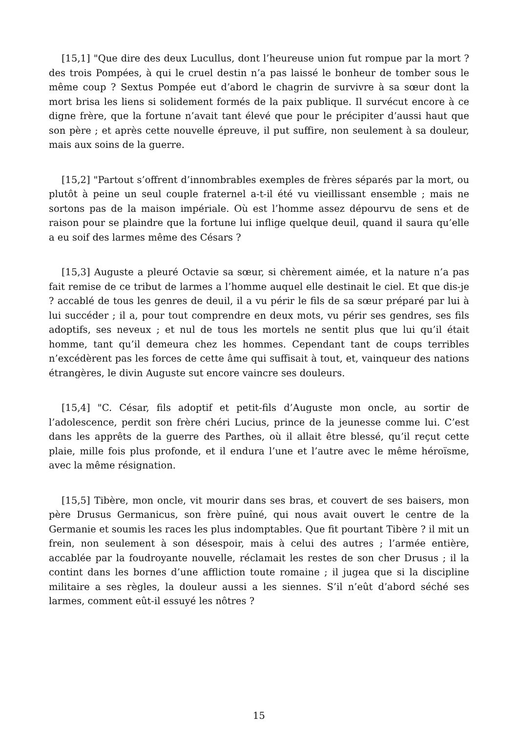[15,1] "Que dire des deux Lucullus, dont l’heureuse union fut rompue par la mort ? des trois Pompées, à qui le cruel destin n’a pas laissé le bonheur de tomber sous le même coup ? Sextus Pompée eut d’abord le chagrin de survivre à sa sœur dont la mort brisa les liens si solidement formés de la paix publique. Il survécut encore à ce digne frère, que la fortune n’avait tant élevé que pour le précipiter d’aussi haut que son père ; et après cette nouvelle épreuve, il put suffire, non seulement à sa douleur, mais aux soins de la guerre.
[15,2] "Partout s’offrent d’innombrables exemples de frères séparés par la mort, ou plutôt à peine un seul couple fraternel a-t-il été vu vieillissant ensemble ; mais ne sortons pas de la maison impériale. Où est l’homme assez dépourvu de sens et de raison pour se plaindre que la fortune lui inflige quelque deuil, quand il saura qu’elle a eu soif des larmes même des Césars ?
[15,3] Auguste a pleuré Octavie sa sœur, si chèrement aimée, et la nature n’a pas fait remise de ce tribut de larmes a l’homme auquel elle destinait le ciel. Et que dis-je ? accablé de tous les genres de deuil, il a vu périr le fils de sa sœur préparé par lui à lui succéder ; il a, pour tout comprendre en deux mots, vu périr ses gendres, ses fils adoptifs, ses neveux ; et nul de tous les mortels ne sentit plus que lui qu’il était homme, tant qu’il demeura chez les hommes. Cependant tant de coups terribles n’excédèrent pas les forces de cette âme qui suffisait à tout, et, vainqueur des nations étrangères, le divin Auguste sut encore vaincre ses douleurs.
[15,4] "C. César, fils adoptif et petit-fils d’Auguste mon oncle, au sortir de l’adolescence, perdit son frère chéri Lucius, prince de la jeunesse comme lui. C’est dans les apprêts de la guerre des Parthes, où il allait être blessé, qu’il reçut cette plaie, mille fois plus profonde, et il endura l’une et l’autre avec le même héroïsme, avec la même résignation.
[15,5] Tibère, mon oncle, vit mourir dans ses bras, et couvert de ses baisers, mon père Drusus Germanicus, son frère puîné, qui nous avait ouvert le centre de la Germanie et soumis les races les plus indomptables. Que fit pourtant Tibère ? il mit un frein, non seulement à son désespoir, mais à celui des autres ; l’armée entière, accablée par la foudroyante nouvelle, réclamait les restes de son cher Drusus ; il la contint dans les bornes d’une affliction toute romaine ; il jugea que si la discipline militaire a ses règles, la douleur aussi a les siennes. S’il n’eût d’abord séché ses larmes, comment eût-il essuyé les nôtres ?
15